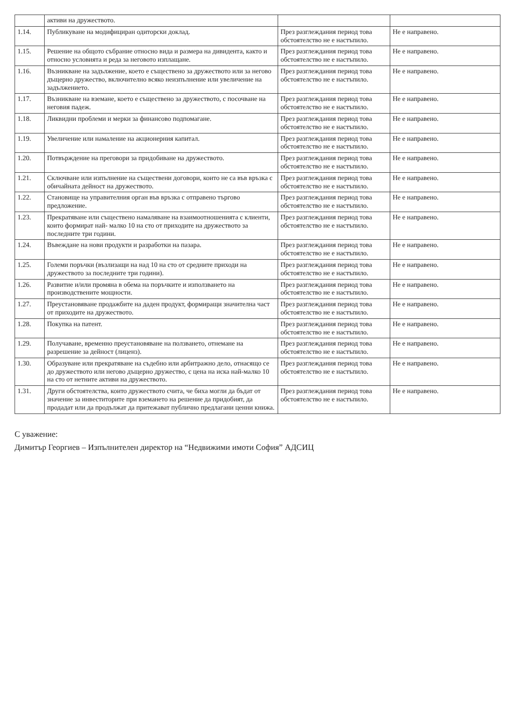| | активи на дружеството. | | |
| 1.14. | Публикуване на модифициран одиторски доклад. | През разглеждания период това обстоятелство не е настъпило. | Не е направено. |
| 1.15. | Решение на общото събрание относно вида и размера на дивидента, както и относно условията и реда за неговото изплащане. | През разглеждания период това обстоятелство не е настъпило. | Не е направено. |
| 1.16. | Възникване на задължение, което е съществено за дружеството или за негово дъщерно дружество, включително всяко неизпълнение или увеличение на задължението. | През разглеждания период това обстоятелство не е настъпило. | Не е направено. |
| 1.17. | Възникване на вземане, което е съществено за дружеството, с посочване на неговия падеж. | През разглеждания период това обстоятелство не е настъпило. | Не е направено. |
| 1.18. | Ликвидни проблеми и мерки за финансово подпомагане. | През разглеждания период това обстоятелство не е настъпило. | Не е направено. |
| 1.19. | Увеличение или намаление на акционерния капитал. | През разглеждания период това обстоятелство не е настъпило. | Не е направено. |
| 1.20. | Потвърждение на преговори за придобиване на дружеството. | През разглеждания период това обстоятелство не е настъпило. | Не е направено. |
| 1.21. | Сключване или изпълнение на съществени договори, които не са във връзка с обичайната дейност на дружеството. | През разглеждания период това обстоятелство не е настъпило. | Не е направено. |
| 1.22. | Становище на управителния орган във връзка с отправено търгово предложение. | През разглеждания период това обстоятелство не е настъпило. | Не е направено. |
| 1.23. | Прекратяване или съществено намаляване на взаимоотношенията с клиенти, които формират най- малко 10 на сто от приходите на дружеството за последните три години. | През разглеждания период това обстоятелство не е настъпило. | Не е направено. |
| 1.24. | Въвеждане на нови продукти и разработки на пазара. | През разглеждания период това обстоятелство не е настъпило. | Не е направено. |
| 1.25. | Големи поръчки (възлизащи на над 10 на сто от средните приходи на дружеството за последните три години). | През разглеждания период това обстоятелство не е настъпило. | Не е направено. |
| 1.26. | Развитие и/или промяна в обема на поръчките и използването на производствените мощности. | През разглеждания период това обстоятелство не е настъпило. | Не е направено. |
| 1.27. | Преустановяване продажбите на даден продукт, формиращи значителна част от приходите на дружеството. | През разглеждания период това обстоятелство не е настъпило. | Не е направено. |
| 1.28. | Покупка на патент. | През разглеждания период това обстоятелство не е настъпило. | Не е направено. |
| 1.29. | Получаване, временно преустановяване на ползването, отнемане на разрешение за дейност (лиценз). | През разглеждания период това обстоятелство не е настъпило. | Не е направено. |
| 1.30. | Образуване или прекратяване на съдебно или арбитражно дело, отнасящо се до дружеството или негово дъщерно дружество, с цена на иска най-малко 10 на сто от нетните активи на дружеството. | През разглеждания период това обстоятелство не е настъпило. | Не е направено. |
| 1.31. | Други обстоятелства, които дружеството счита, че биха могли да бъдат от значение за инвеститорите при вземането на решение да придобият, да продадат или да продължат да притежават публично предлагани ценни книжа. | През разглеждания период това обстоятелство не е настъпило. | Не е направено. |
С уважение:
Димитър Георгиев – Изпълнителен директор на “Недвижими имоти София” АДСИЦ